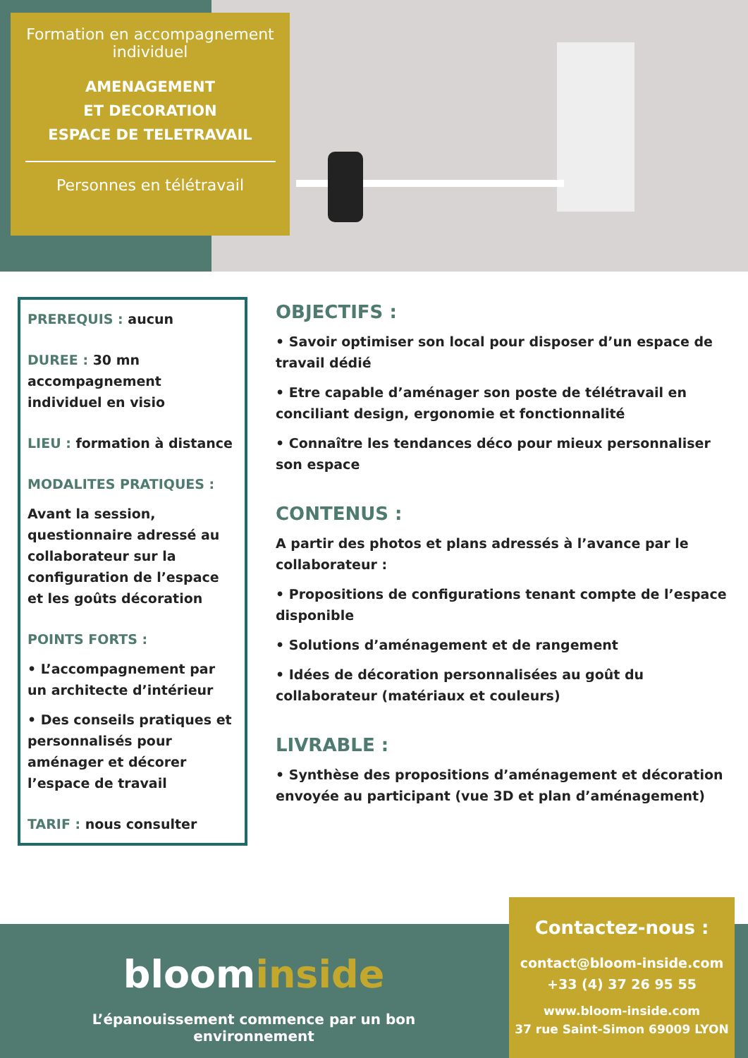Formation en accompagnement individuel
AMENAGEMENT
ET DECORATION
ESPACE DE TELETRAVAIL
Personnes en télétravail
PREREQUIS : aucun
DUREE : 30 mn accompagnement individuel en visio
LIEU : formation à distance
MODALITES PRATIQUES :
Avant la session, questionnaire adressé au collaborateur sur la configuration de l’espace et les goûts décoration
POINTS FORTS :
• L’accompagnement par un architecte d’intérieur
• Des conseils pratiques et personnalisés pour aménager et décorer l’espace de travail
TARIF : nous consulter
OBJECTIFS :
• Savoir optimiser son local pour disposer d’un espace de travail dédié
• Etre capable d’aménager son poste de télétravail en conciliant design, ergonomie et fonctionnalité
• Connaître les tendances déco pour mieux personnaliser son espace
CONTENUS :
A partir des photos et plans adressés à l’avance par le collaborateur :
• Propositions de configurations tenant compte de l’espace disponible
• Solutions d’aménagement et de rangement
• Idées de décoration personnalisées au goût du collaborateur (matériaux et couleurs)
LIVRABLE :
• Synthèse des propositions d’aménagement et décoration envoyée au participant (vue 3D et plan d’aménagement)
bloominside
L’épanouissement commence par un bon environnement
Contactez-nous :
contact@bloom-inside.com
+33 (4) 37 26 95 55
www.bloom-inside.com
37 rue Saint-Simon 69009 LYON